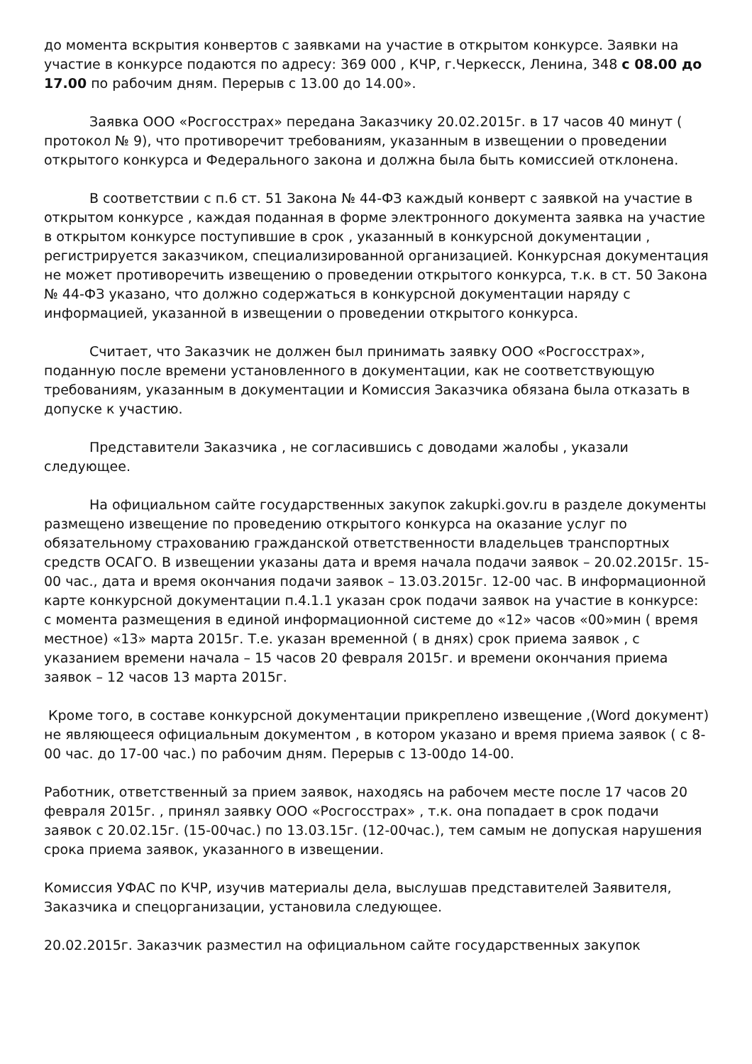до момента вскрытия конвертов с заявками на участие в открытом конкурсе. Заявки на участие в конкурсе подаются по адресу: 369 000 , КЧР, г.Черкесск, Ленина, 348 с 08.00 до 17.00 по рабочим дням. Перерыв с 13.00 до 14.00».
Заявка ООО «Росгосстрах» передана Заказчику 20.02.2015г. в 17 часов 40 минут ( протокол № 9), что противоречит требованиям, указанным в извещении о проведении открытого конкурса и Федерального закона и должна была быть комиссией отклонена.
В соответствии с п.6 ст. 51 Закона № 44-ФЗ каждый конверт с заявкой на участие в открытом конкурсе , каждая поданная в форме электронного документа заявка на участие в открытом конкурсе поступившие в срок , указанный в конкурсной документации , регистрируется заказчиком, специализированной организацией. Конкурсная документация не может противоречить извещению о проведении открытого конкурса, т.к. в ст. 50 Закона № 44-ФЗ указано, что должно содержаться в конкурсной документации наряду с информацией, указанной в извещении о проведении открытого конкурса.
Считает, что Заказчик не должен был принимать заявку ООО «Росгосстрах», поданную после времени установленного в документации, как не соответствующую требованиям, указанным в документации и Комиссия Заказчика обязана была отказать в допуске к участию.
Представители Заказчика , не согласившись с доводами жалобы , указали следующее.
На официальном сайте государственных закупок zakupki.gov.ru в разделе документы размещено извещение по проведению открытого конкурса на оказание услуг по обязательному страхованию гражданской ответственности владельцев транспортных средств ОСАГО. В извещении указаны дата и время начала подачи заявок – 20.02.2015г. 15-00 час., дата и время окончания подачи заявок – 13.03.2015г. 12-00 час. В информационной карте конкурсной документации п.4.1.1 указан срок подачи заявок на участие в конкурсе: с момента размещения в единой информационной системе до «12» часов «00»мин ( время местное) «13» марта 2015г. Т.е. указан временной ( в днях) срок приема заявок , с указанием времени начала – 15 часов 20 февраля 2015г. и времени окончания приема заявок – 12 часов 13 марта 2015г.
Кроме того, в составе конкурсной документации прикреплено извещение ,(Word документ) не являющееся официальным документом , в котором указано и время приема заявок ( с 8-00 час. до 17-00 час.) по рабочим дням. Перерыв с 13-00до 14-00.
Работник, ответственный за прием заявок, находясь на рабочем месте после 17 часов 20 февраля 2015г. , принял заявку ООО «Росгосстрах» , т.к. она попадает в срок подачи заявок с 20.02.15г. (15-00час.) по 13.03.15г. (12-00час.), тем самым не допуская нарушения срока приема заявок, указанного в извещении.
Комиссия УФАС по КЧР, изучив материалы дела, выслушав представителей Заявителя, Заказчика и спецорганизации, установила следующее.
20.02.2015г. Заказчик разместил на официальном сайте государственных закупок